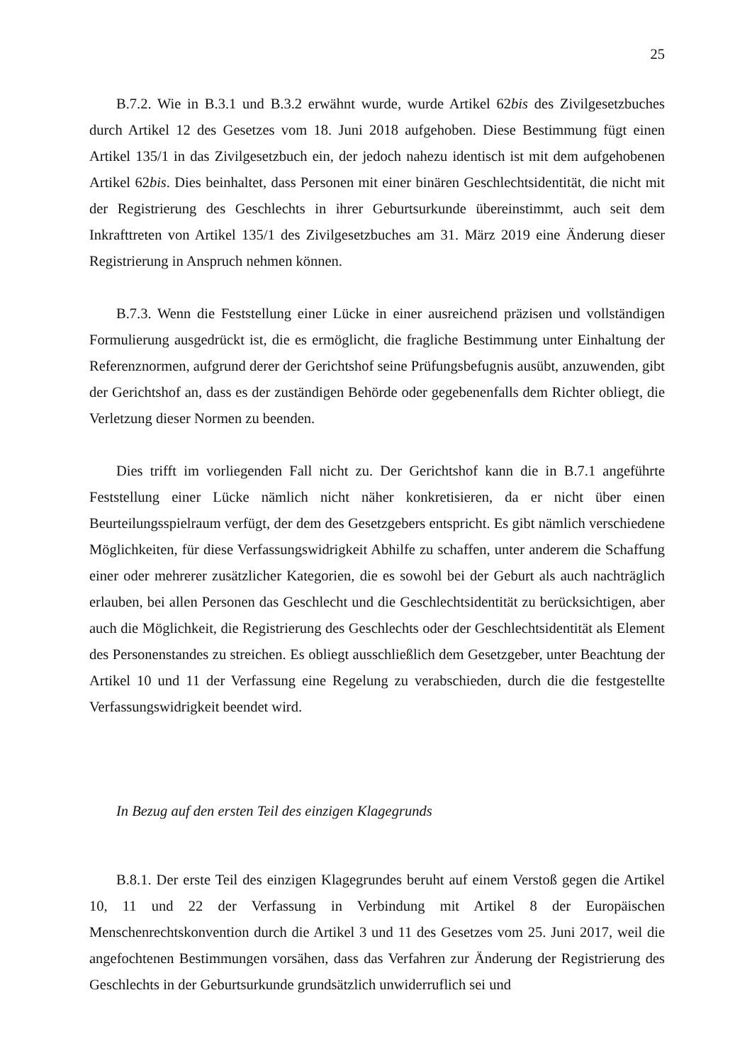25
B.7.2. Wie in B.3.1 und B.3.2 erwähnt wurde, wurde Artikel 62bis des Zivilgesetzbuches durch Artikel 12 des Gesetzes vom 18. Juni 2018 aufgehoben. Diese Bestimmung fügt einen Artikel 135/1 in das Zivilgesetzbuch ein, der jedoch nahezu identisch ist mit dem aufgehobenen Artikel 62bis. Dies beinhaltet, dass Personen mit einer binären Geschlechtsidentität, die nicht mit der Registrierung des Geschlechts in ihrer Geburtsurkunde übereinstimmt, auch seit dem Inkrafttreten von Artikel 135/1 des Zivilgesetzbuches am 31. März 2019 eine Änderung dieser Registrierung in Anspruch nehmen können.
B.7.3. Wenn die Feststellung einer Lücke in einer ausreichend präzisen und vollständigen Formulierung ausgedrückt ist, die es ermöglicht, die fragliche Bestimmung unter Einhaltung der Referenznormen, aufgrund derer der Gerichtshof seine Prüfungsbefugnis ausübt, anzuwenden, gibt der Gerichtshof an, dass es der zuständigen Behörde oder gegebenenfalls dem Richter obliegt, die Verletzung dieser Normen zu beenden.
Dies trifft im vorliegenden Fall nicht zu. Der Gerichtshof kann die in B.7.1 angeführte Feststellung einer Lücke nämlich nicht näher konkretisieren, da er nicht über einen Beurteilungsspielraum verfügt, der dem des Gesetzgebers entspricht. Es gibt nämlich verschiedene Möglichkeiten, für diese Verfassungswidrigkeit Abhilfe zu schaffen, unter anderem die Schaffung einer oder mehrerer zusätzlicher Kategorien, die es sowohl bei der Geburt als auch nachträglich erlauben, bei allen Personen das Geschlecht und die Geschlechtsidentität zu berücksichtigen, aber auch die Möglichkeit, die Registrierung des Geschlechts oder der Geschlechtsidentität als Element des Personenstandes zu streichen. Es obliegt ausschließlich dem Gesetzgeber, unter Beachtung der Artikel 10 und 11 der Verfassung eine Regelung zu verabschieden, durch die die festgestellte Verfassungswidrigkeit beendet wird.
In Bezug auf den ersten Teil des einzigen Klagegrunds
B.8.1. Der erste Teil des einzigen Klagegrundes beruht auf einem Verstoß gegen die Artikel 10, 11 und 22 der Verfassung in Verbindung mit Artikel 8 der Europäischen Menschenrechtskonvention durch die Artikel 3 und 11 des Gesetzes vom 25. Juni 2017, weil die angefochtenen Bestimmungen vorsähen, dass das Verfahren zur Änderung der Registrierung des Geschlechts in der Geburtsurkunde grundsätzlich unwiderruflich sei und